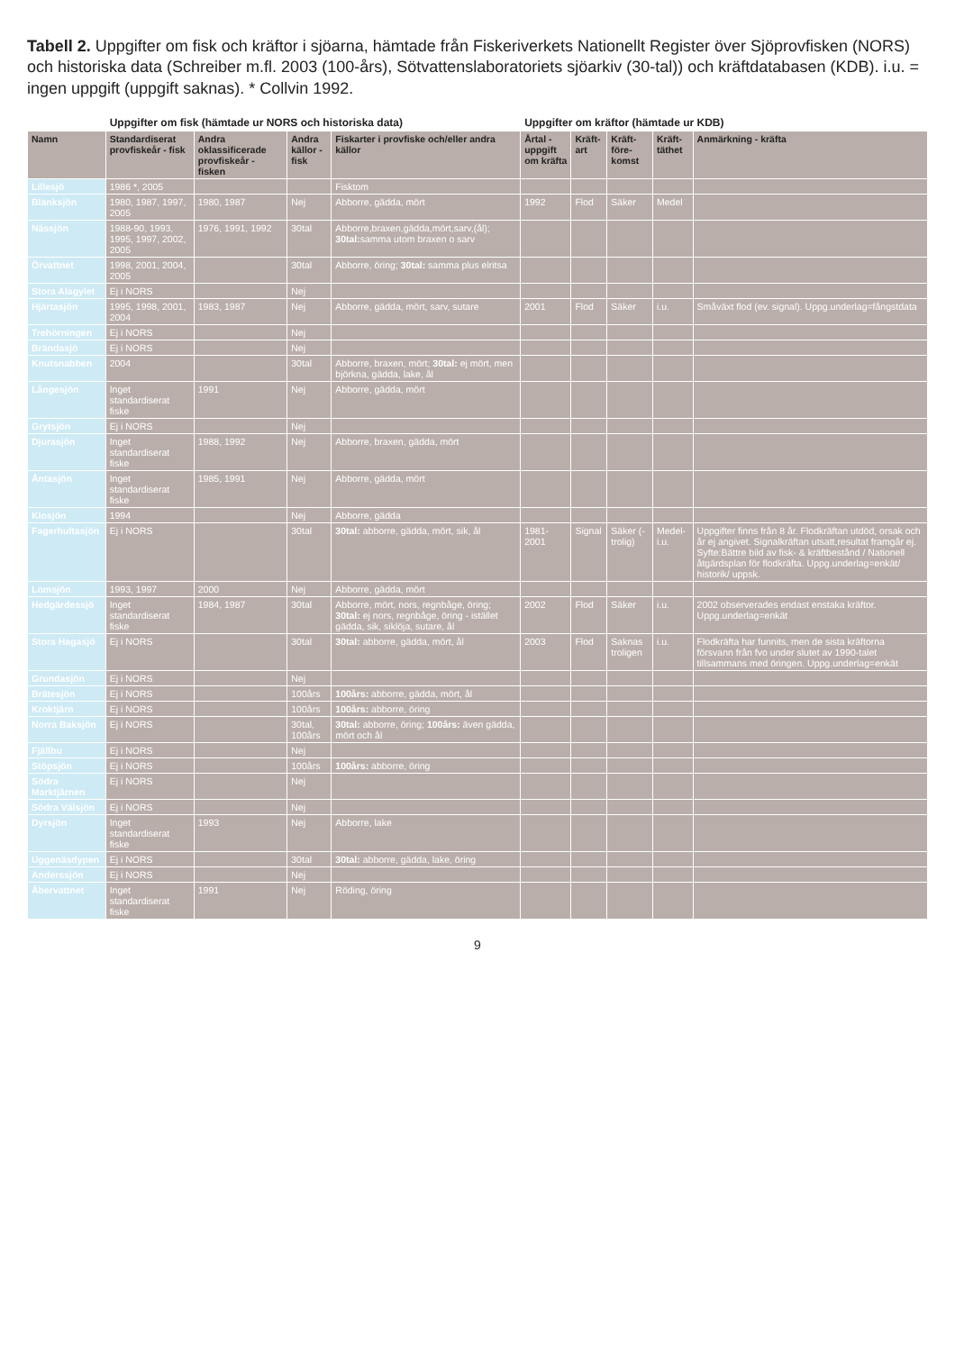Tabell 2. Uppgifter om fisk och kräftor i sjöarna, hämtade från Fiskeriverkets Nationellt Register över Sjöprovfisken (NORS) och historiska data (Schreiber m.fl. 2003 (100-års), Sötvattenslaboratoriets sjöarkiv (30-tal)) och kräftdatabasen (KDB). i.u. = ingen uppgift (uppgift saknas). * Collvin 1992.
| | Uppgifter om fisk (hämtade ur NORS och historiska data) | | | | Uppgifter om kräftor (hämtade ur KDB) | | | | |
| --- | --- | --- | --- | --- | --- | --- | --- | --- | --- |
| Namn | Standardiserat provfiskeår - fisk | Andra oklassificerade provfiskeår - fisken | Andra källor - fisk | Fiskarter i provfiske och/eller andra källor | Årtal - uppgift om kräfta | Kräft-art | Kräft-före-komst | Kräft-täthet | Anmärkning - kräfta |
| Lillesjö | 1986 *, 2005 | | | Fisktom | | | | | |
| Blanksjön | 1980, 1987, 1997, 2005 | 1980, 1987 | Nej | Abborre, gädda, mört | 1992 | Flod | Säker | Medel | |
| Nässjön | 1988-90, 1993, 1995, 1997, 2002, 2005 | 1976, 1991, 1992 | 30tal | Abborre,braxen,gädda,mört,sarv,(ål); 30tal: samma utom braxen o sarv | | | | | |
| Örvattnet | 1998, 2001, 2004, 2005 | | 30tal | Abborre, öring; 30tal: samma plus elritsa | | | | | |
| Stora Alagylet | Ej i NORS | | Nej | | | | | | |
| Hjärtasjön | 1995, 1998, 2001, 2004 | 1983, 1987 | Nej | Abborre, gädda, mört, sarv, sutare | 2001 | Flod | Säker | i.u. | Småväxt flod (ev. signal). Uppg.underlag=fångstdata |
| Trehörningen | Ej i NORS | | Nej | | | | | | |
| Brändasjö | Ej i NORS | | Nej | | | | | | |
| Knutsnabben | 2004 | | 30tal | Abborre, braxen, mört; 30tal: ej mört, men björkna, gädda, lake, ål | | | | | |
| Långesjön | Inget standardiserat fiske | 1991 | Nej | Abborre, gädda, mört | | | | | |
| Grytsjön | Ej i NORS | | Nej | | | | | | |
| Djurasjön | Inget standardiserat fiske | 1988, 1992 | Nej | Abborre, braxen, gädda, mört | | | | | |
| Åntasjön | Inget standardiserat fiske | 1985, 1991 | Nej | Abborre, gädda, mört | | | | | |
| Klosjön | 1994 | | Nej | Abborre, gädda | | | | | |
| Fagerhultasjön | Ej i NORS | | 30tal | 30tal: abborre, gädda, mört, sik, ål | 1981-2001 | Signal | Säker (-trolig) | Medel-i.u. | Uppgifter finns från 8 år. Flodkräftan utdöd, orsak och år ej angivet. Signalkräftan utsatt,resultat framgår ej. Syfte:Bättre bild av fisk- & kräftbestånd / Nationell åtgärdsplan för flodkräfta. Uppg.underlag=enkät/ historik/ uppsk. |
| Lomsjön | 1993, 1997 | 2000 | Nej | Abborre, gädda, mört | | | | | |
| Hedgärdessjö | Inget standardiserat fiske | 1984, 1987 | 30tal | Abborre, mört, nors, regnbåge, öring; 30tal: ej nors, regnbåge, öring - istället gädda, sik, siklöja, sutare, ål | 2002 | Flod | Säker | i.u. | 2002 observerades endast enstaka kräftor. Uppg.underlag=enkät |
| Stora Hagasjö | Ej i NORS | | 30tal | 30tal: abborre, gädda, mört, ål | 2003 | Flod | Saknas troligen | i.u. | Flodkräfta har funnits, men de sista kräftorna försvann från fvo under slutet av 1990-talet tillsammans med öringen. Uppg.underlag=enkät |
| Grundasjön | Ej i NORS | | Nej | | | | | | |
| Brätesjön | Ej i NORS | | 100års | 100års: abborre, gädda, mört, ål | | | | | |
| Kroktjärn | Ej i NORS | | 100års | 100års: abborre, öring | | | | | |
| Norra Baksjön | Ej i NORS | | 30tal, 100års | 30tal: abborre, öring; 100års: även gädda, mört och ål | | | | | |
| Fjällbu | Ej i NORS | | Nej | | | | | | |
| Stöpsjön | Ej i NORS | | 100års | 100års: abborre, öring | | | | | |
| Södra Marktjärnen | Ej i NORS | | Nej | | | | | | |
| Södra Välsjön | Ej i NORS | | Nej | | | | | | |
| Dyrsjön | Inget standardiserat fiske | 1993 | Nej | Abborre, lake | | | | | |
| Uggenäsdypen | Ej i NORS | | 30tal | 30tal: abborre, gädda, lake, öring | | | | | |
| Anderssjön | Ej i NORS | | Nej | | | | | | |
| Åbervattnet | Inget standardiserat fiske | 1991 | Nej | Röding, öring | | | | | |
9